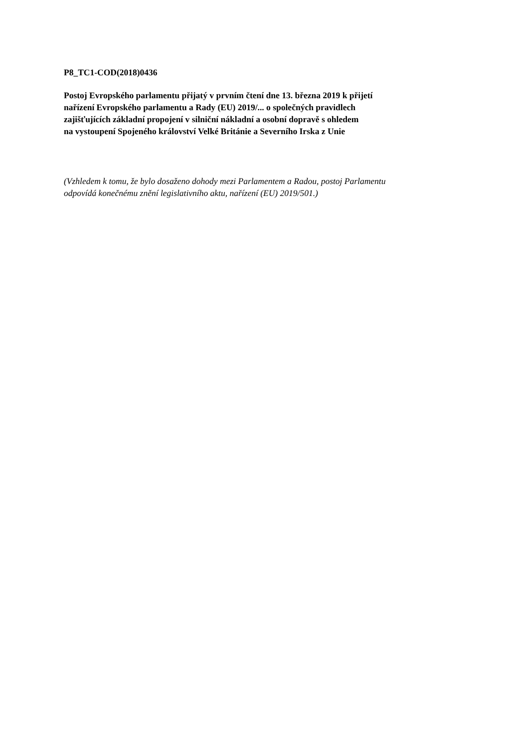P8_TC1-COD(2018)0436
Postoj Evropského parlamentu přijatý v prvním čtení dne 13. března 2019 k přijetí
nařízení Evropského parlamentu a Rady (EU) 2019/... o společných pravidlech
zajišťujících základní propojení v silniční nákladní a osobní dopravě s ohledem
na vystoupení Spojeného království Velké Británie a Severního Irska z Unie
(Vzhledem k tomu, že bylo dosaženo dohody mezi Parlamentem a Radou, postoj Parlamentu
odpovídá konečnému znění legislativního aktu, nařízení (EU) 2019/501.)